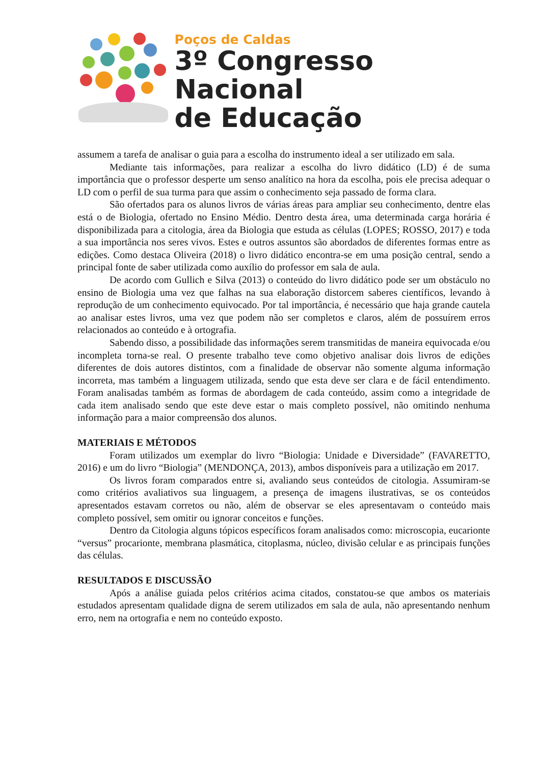Poços de Caldas
3º Congresso Nacional
de Educação
assumem a tarefa de analisar o guia para a escolha do instrumento ideal a ser utilizado em sala.
Mediante tais informações, para realizar a escolha do livro didático (LD) é de suma importância que o professor desperte um senso analítico na hora da escolha, pois ele precisa adequar o LD com o perfil de sua turma para que assim o conhecimento seja passado de forma clara.
São ofertados para os alunos livros de várias áreas para ampliar seu conhecimento, dentre elas está o de Biologia, ofertado no Ensino Médio. Dentro desta área, uma determinada carga horária é disponibilizada para a citologia, área da Biologia que estuda as células (LOPES; ROSSO, 2017) e toda a sua importância nos seres vivos. Estes e outros assuntos são abordados de diferentes formas entre as edições. Como destaca Oliveira (2018) o livro didático encontra-se em uma posição central, sendo a principal fonte de saber utilizada como auxílio do professor em sala de aula.
De acordo com Gullich e Silva (2013) o conteúdo do livro didático pode ser um obstáculo no ensino de Biologia uma vez que falhas na sua elaboração distorcem saberes científicos, levando à reprodução de um conhecimento equivocado. Por tal importância, é necessário que haja grande cautela ao analisar estes livros, uma vez que podem não ser completos e claros, além de possuírem erros relacionados ao conteúdo e à ortografia.
Sabendo disso, a possibilidade das informações serem transmitidas de maneira equivocada e/ou incompleta torna-se real. O presente trabalho teve como objetivo analisar dois livros de edições diferentes de dois autores distintos, com a finalidade de observar não somente alguma informação incorreta, mas também a linguagem utilizada, sendo que esta deve ser clara e de fácil entendimento. Foram analisadas também as formas de abordagem de cada conteúdo, assim como a integridade de cada item analisado sendo que este deve estar o mais completo possível, não omitindo nenhuma informação para a maior compreensão dos alunos.
MATERIAIS E MÉTODOS
Foram utilizados um exemplar do livro “Biologia: Unidade e Diversidade” (FAVARETTO, 2016) e um do livro “Biologia” (MENDONÇA, 2013), ambos disponíveis para a utilização em 2017.
Os livros foram comparados entre si, avaliando seus conteúdos de citologia. Assumiram-se como critérios avaliativos sua linguagem, a presença de imagens ilustrativas, se os conteúdos apresentados estavam corretos ou não, além de observar se eles apresentavam o conteúdo mais completo possível, sem omitir ou ignorar conceitos e funções.
Dentro da Citologia alguns tópicos específicos foram analisados como: microscopia, eucarionte “versus” procarionte, membrana plasmática, citoplasma, núcleo, divisão celular e as principais funções das células.
RESULTADOS E DISCUSSÃO
Após a análise guiada pelos critérios acima citados, constatou-se que ambos os materiais estudados apresentam qualidade digna de serem utilizados em sala de aula, não apresentando nenhum erro, nem na ortografia e nem no conteúdo exposto.